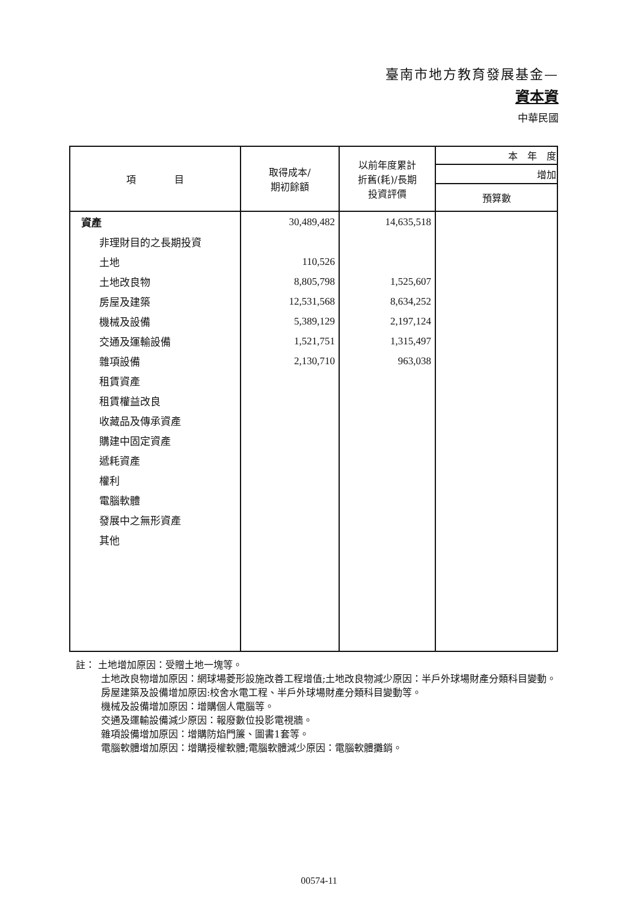臺南市地方教育發展基金—
資本資
中華民國
| 項 目 | 取得成本/ 期初餘額 | 以前年度累計 折舊(耗)/長期 投資評價 | 本 年 度 |
| --- | --- | --- | --- |
| | | | 增加 |
| | | | 預算數 |
| 資產 | 30,489,482 | 14,635,518 | |
| 非理財目的之長期投資 | | | |
| 土地 | 110,526 | | |
| 土地改良物 | 8,805,798 | 1,525,607 | |
| 房屋及建築 | 12,531,568 | 8,634,252 | |
| 機械及設備 | 5,389,129 | 2,197,124 | |
| 交通及運輸設備 | 1,521,751 | 1,315,497 | |
| 雜項設備 | 2,130,710 | 963,038 | |
| 租賃資產 | | | |
| 租賃權益改良 | | | |
| 收藏品及傳承資產 | | | |
| 購建中固定資產 | | | |
| 遞耗資產 | | | |
| 權利 | | | |
| 電腦軟體 | | | |
| 發展中之無形資產 | | | |
| 其他 | | | |
註： 土地增加原因：受贈土地一塊等。
土地改良物增加原因：網球場菱形設施改善工程增值;土地改良物減少原因：半戶外球場財產分類科目變動。
房屋建築及設備增加原因:校舍水電工程、半戶外球場財產分類科目變動等。
機械及設備增加原因：增購個人電腦等。
交通及運輸設備減少原因：報廢數位投影電視牆。
雜項設備增加原因：增購防焰門簾、圖書1套等。
電腦軟體增加原因：增購授權軟體;電腦軟體減少原因：電腦軟體攤銷。
00574-11